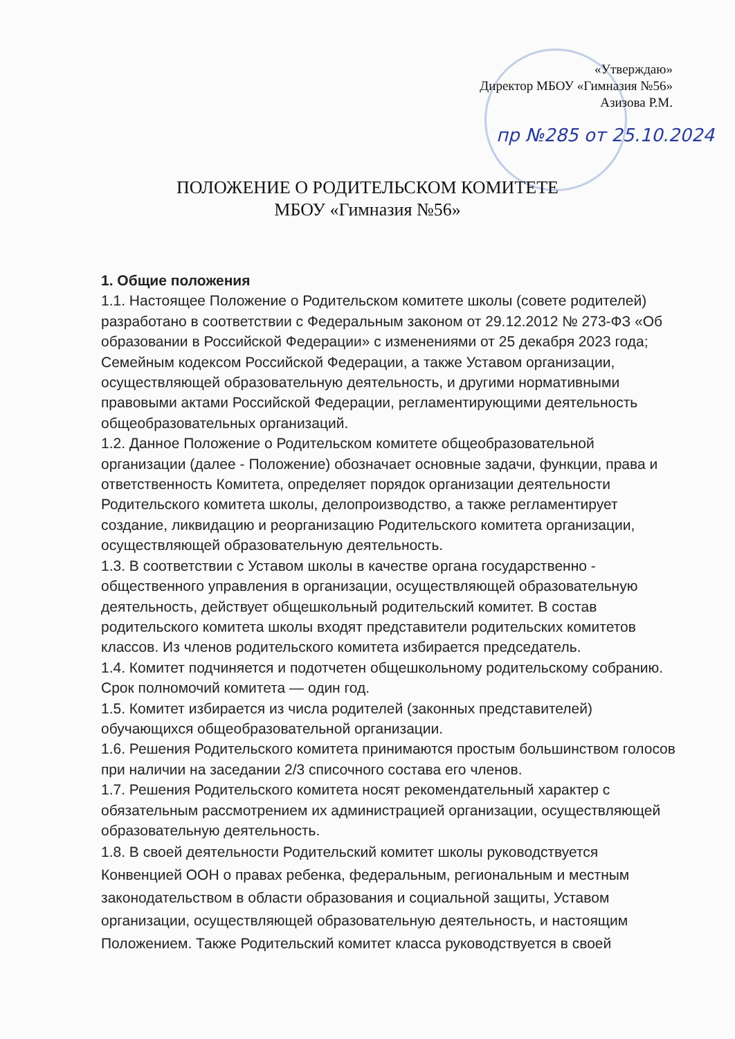«Утверждаю»
Директор МБОУ «Гимназия №56»
Азизова Р.М.
пр №285 от 25.10.2024
ПОЛОЖЕНИЕ О РОДИТЕЛЬСКОМ КОМИТЕТЕ
МБОУ «Гимназия №56»
1. Общие положения
1.1. Настоящее Положение о Родительском комитете школы (совете родителей) разработано в соответствии с Федеральным законом от 29.12.2012 № 273-ФЗ «Об образовании в Российской Федерации» с изменениями от 25 декабря 2023 года; Семейным кодексом Российской Федерации, а также Уставом организации, осуществляющей образовательную деятельность, и другими нормативными правовыми актами Российской Федерации, регламентирующими деятельность общеобразовательных организаций.
1.2. Данное Положение о Родительском комитете общеобразовательной организации (далее - Положение) обозначает основные задачи, функции, права и ответственность Комитета, определяет порядок организации деятельности Родительского комитета школы, делопроизводство, а также регламентирует создание, ликвидацию и реорганизацию Родительского комитета организации, осуществляющей образовательную деятельность.
1.3. В соответствии с Уставом школы в качестве органа государственно - общественного управления в организации, осуществляющей образовательную деятельность, действует общешкольный родительский комитет. В состав родительского комитета школы входят представители родительских комитетов классов. Из членов родительского комитета избирается председатель.
1.4. Комитет подчиняется и подотчетен общешкольному родительскому собранию. Срок полномочий комитета — один год.
1.5. Комитет избирается из числа родителей (законных представителей) обучающихся общеобразовательной организации.
1.6. Решения Родительского комитета принимаются простым большинством голосов при наличии на заседании 2/3 списочного состава его членов.
1.7. Решения Родительского комитета носят рекомендательный характер с обязательным рассмотрением их администрацией организации, осуществляющей образовательную деятельность.
1.8. В своей деятельности Родительский комитет школы руководствуется Конвенцией ООН о правах ребенка, федеральным, региональным и местным законодательством в области образования и социальной защиты, Уставом организации, осуществляющей образовательную деятельность, и настоящим Положением. Также Родительский комитет класса руководствуется в своей